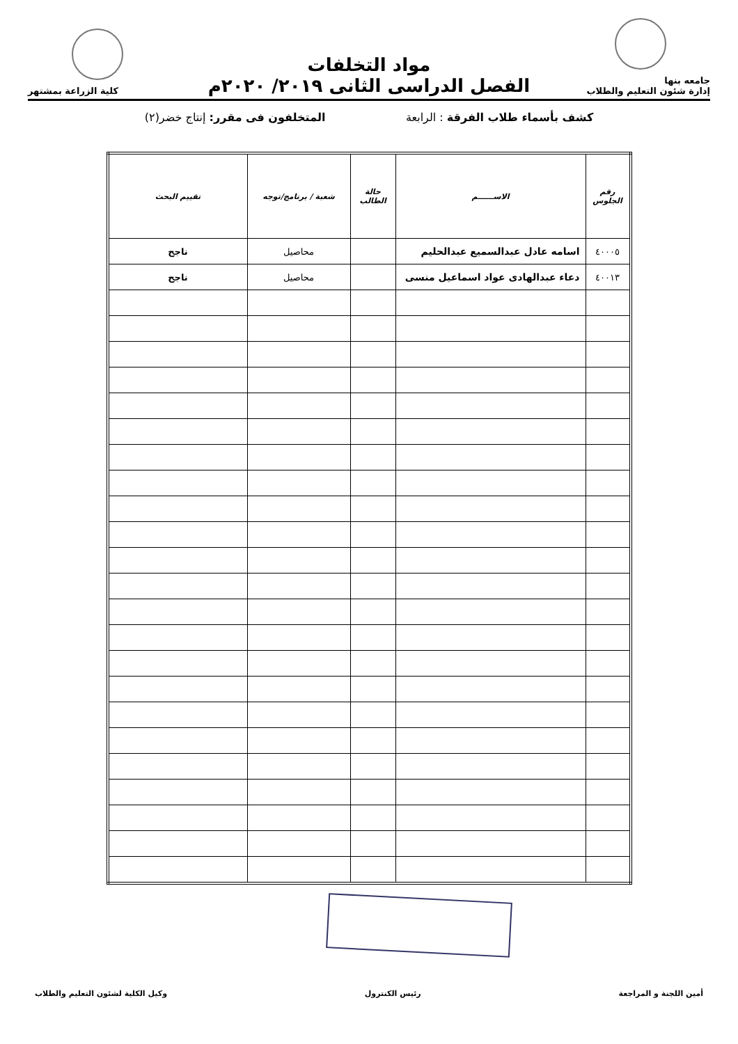جامعه بنها
إدارة شئون التعليم والطلاب
مواد التخلفات
الفصل الدراسى الثانى ٢٠١٩/ ٢٠٢٠م
كلية الزراعة بمشتهر
كشف بأسماء طلاب الفرقة : الرابعة المتخلفون فى مقرر: إنتاج خضر(٢)
| رقم الجلوس | الاســــــم | حالة الطالب | شعبة / برنامج/توجه | تقييم البحث |
| --- | --- | --- | --- | --- |
| ٤٠٠٠٥ | اسامه عادل عبدالسميع عبدالحليم | | محاصيل | ناجح |
| ٤٠٠١٣ | دعاء عبدالهادى عواد اسماعيل منسى | | محاصيل | ناجح |
أمين اللجنة و المراجعة رئيس الكنترول وكيل الكلية لشئون التعليم والطلاب